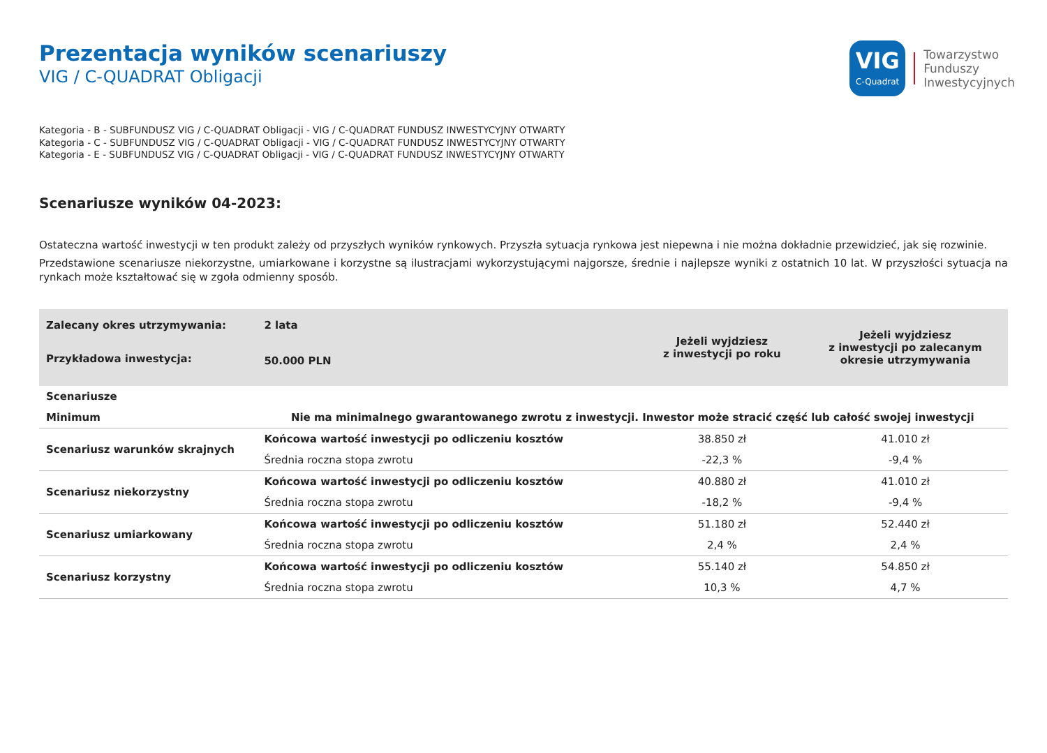Prezentacja wyników scenariuszy
VIG / C-QUADRAT Obligacji
VIG
C-Quadrat
Towarzystwo
Funduszy
Inwestycyjnych
Kategoria - B - SUBFUNDUSZ VIG / C-QUADRAT Obligacji - VIG / C-QUADRAT FUNDUSZ INWESTYCYJNY OTWARTY
Kategoria - C - SUBFUNDUSZ VIG / C-QUADRAT Obligacji - VIG / C-QUADRAT FUNDUSZ INWESTYCYJNY OTWARTY
Kategoria - E - SUBFUNDUSZ VIG / C-QUADRAT Obligacji - VIG / C-QUADRAT FUNDUSZ INWESTYCYJNY OTWARTY
Scenariusze wyników 04-2023:
Ostateczna wartość inwestycji w ten produkt zależy od przyszłych wyników rynkowych. Przyszła sytuacja rynkowa jest niepewna i nie można dokładnie przewidzieć, jak się rozwinie.
Przedstawione scenariusze niekorzystne, umiarkowane i korzystne są ilustracjami wykorzystującymi najgorsze, średnie i najlepsze wyniki z ostatnich 10 lat. W przyszłości sytuacja na rynkach może kształtować się w zgoła odmienny sposób.
| Zalecany okres utrzymywania: | 2 lata | Jeżeli wyjdziesz z inwestycji po roku | Jeżeli wyjdziesz z inwestycji po zalecanym okresie utrzymywania |
| Przykładowa inwestycja: | 50.000 PLN | | |
| Scenariusze | | | |
| Minimum | Nie ma minimalnego gwarantowanego zwrotu z inwestycji. Inwestor może stracić część lub całość swojej inwestycji | | |
| Scenariusz warunków skrajnych | Końcowa wartość inwestycji po odliczeniu kosztów | 38.850 zł | 41.010 zł |
| | Średnia roczna stopa zwrotu | -22,3 % | -9,4 % |
| Scenariusz niekorzystny | Końcowa wartość inwestycji po odliczeniu kosztów | 40.880 zł | 41.010 zł |
| | Średnia roczna stopa zwrotu | -18,2 % | -9,4 % |
| Scenariusz umiarkowany | Końcowa wartość inwestycji po odliczeniu kosztów | 51.180 zł | 52.440 zł |
| | Średnia roczna stopa zwrotu | 2,4 % | 2,4 % |
| Scenariusz korzystny | Końcowa wartość inwestycji po odliczeniu kosztów | 55.140 zł | 54.850 zł |
| | Średnia roczna stopa zwrotu | 10,3 % | 4,7 % |